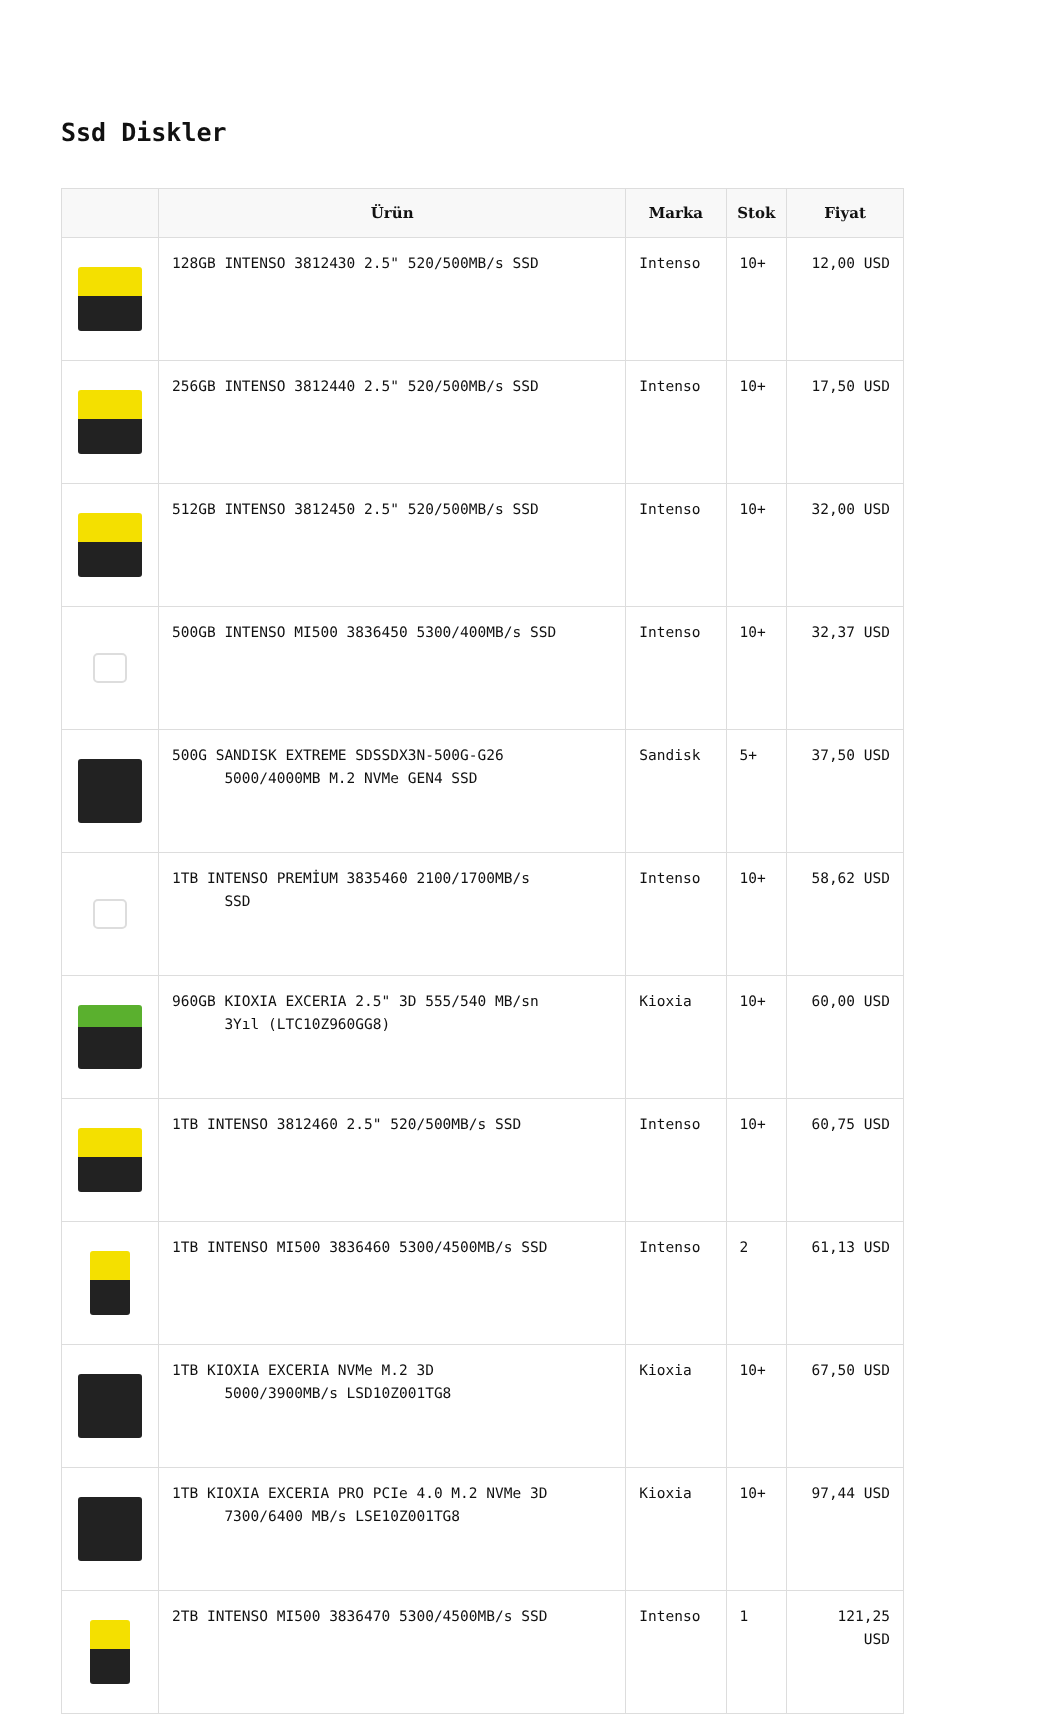Ssd Diskler
| | Ürün | Marka | Stok | Fiyat |
| --- | --- | --- | --- | --- |
| | 128GB INTENSO 3812430 2.5" 520/500MB/s SSD | Intenso | 10+ | 12,00 USD |
| | 256GB INTENSO 3812440 2.5" 520/500MB/s SSD | Intenso | 10+ | 17,50 USD |
| | 512GB INTENSO 3812450 2.5" 520/500MB/s SSD | Intenso | 10+ | 32,00 USD |
| | 500GB INTENSO MI500 3836450 5300/400MB/s SSD | Intenso | 10+ | 32,37 USD |
| | 500G SANDISK EXTREME SDSSDX3N-500G-G26 5000/4000MB M.2 NVMe GEN4 SSD | Sandisk | 5+ | 37,50 USD |
| | 1TB INTENSO PREMİUM 3835460 2100/1700MB/s SSD | Intenso | 10+ | 58,62 USD |
| | 960GB KIOXIA EXCERIA 2.5" 3D 555/540 MB/sn 3Yıl (LTC10Z960GG8) | Kioxia | 10+ | 60,00 USD |
| | 1TB INTENSO 3812460 2.5" 520/500MB/s SSD | Intenso | 10+ | 60,75 USD |
| | 1TB INTENSO MI500 3836460 5300/4500MB/s SSD | Intenso | 2 | 61,13 USD |
| | 1TB KIOXIA EXCERIA NVMe M.2 3D 5000/3900MB/s LSD10Z001TG8 | Kioxia | 10+ | 67,50 USD |
| | 1TB KIOXIA EXCERIA PRO PCIe 4.0 M.2 NVMe 3D 7300/6400 MB/s LSE10Z001TG8 | Kioxia | 10+ | 97,44 USD |
| | 2TB INTENSO MI500 3836470 5300/4500MB/s SSD | Intenso | 1 | 121,25 USD |